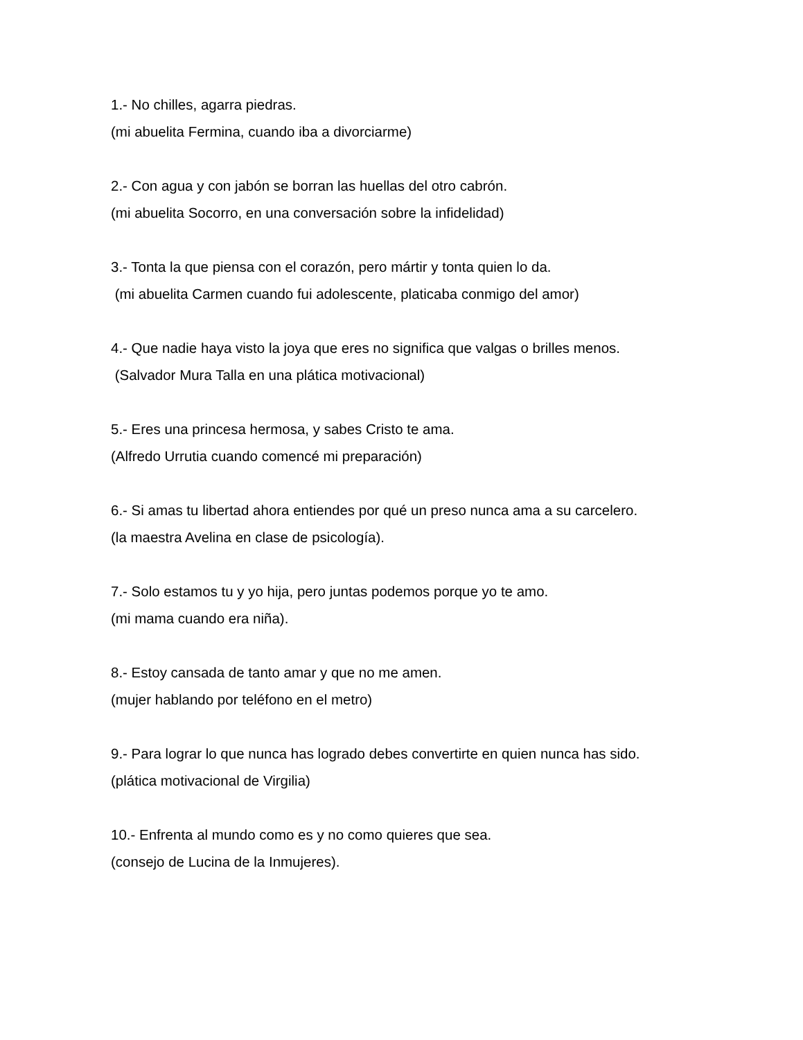1.- No chilles, agarra piedras.
(mi abuelita Fermina, cuando iba a divorciarme)
2.- Con agua y con jabón se borran las huellas del otro cabrón.
(mi abuelita Socorro, en una conversación sobre la infidelidad)
3.- Tonta la que piensa con el corazón, pero mártir y tonta quien lo da.
(mi abuelita Carmen cuando fui adolescente, platicaba conmigo del amor)
4.- Que nadie haya visto la joya que eres no significa que valgas o brilles menos.
(Salvador Mura Talla en una plática motivacional)
5.- Eres una princesa hermosa, y sabes Cristo te ama.
(Alfredo Urrutia cuando comencé mi preparación)
6.- Si amas tu libertad ahora entiendes por qué un preso nunca ama a su carcelero.
(la maestra Avelina en clase de psicología).
7.- Solo estamos tu y yo hija, pero juntas podemos porque yo te amo.
(mi mama cuando era niña).
8.- Estoy cansada de tanto amar y que no me amen.
(mujer hablando por teléfono en el metro)
9.- Para lograr lo que nunca has logrado debes convertirte en quien nunca has sido.
(plática motivacional de Virgilia)
10.- Enfrenta al mundo como es y no como quieres que sea.
(consejo de Lucina de la Inmujeres).